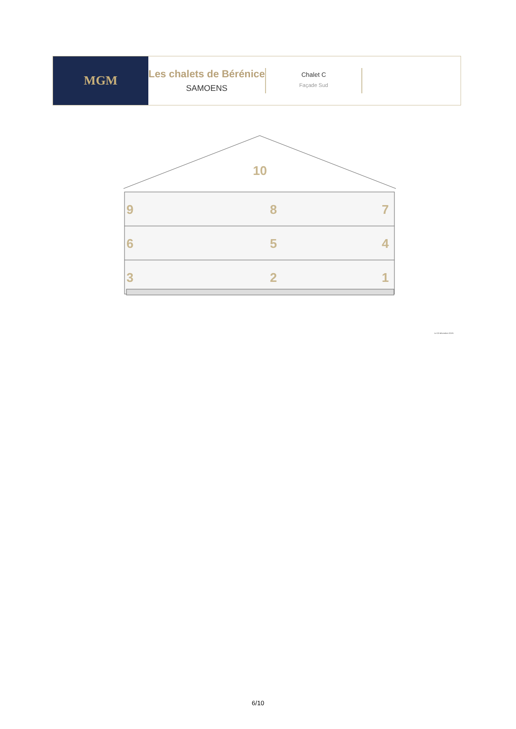MGM
Les chalets de Bérénice
SAMOENS
Chalet C
Façade Sud
10
9
8
7
6
5
4
3
2
1
Le 02 décembre 2019.
6/10